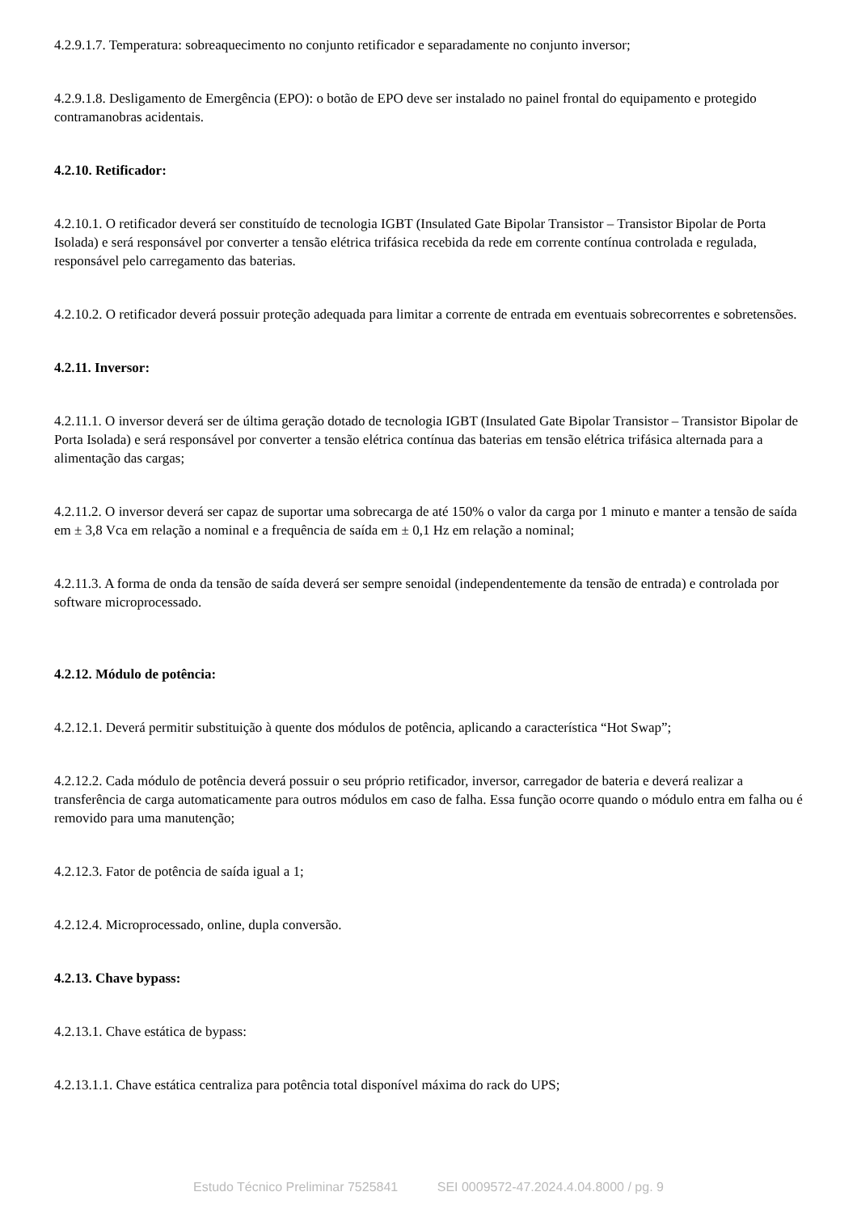4.2.9.1.7. Temperatura: sobreaquecimento no conjunto retificador e separadamente no conjunto inversor;
4.2.9.1.8. Desligamento de Emergência (EPO): o botão de EPO deve ser instalado no painel frontal do equipamento e protegido contramanobras acidentais.
4.2.10. Retificador:
4.2.10.1. O retificador deverá ser constituído de tecnologia IGBT (Insulated Gate Bipolar Transistor – Transistor Bipolar de Porta Isolada) e será responsável por converter a tensão elétrica trifásica recebida da rede em corrente contínua controlada e regulada, responsável pelo carregamento das baterias.
4.2.10.2. O retificador deverá possuir proteção adequada para limitar a corrente de entrada em eventuais sobrecorrentes e sobretensões.
4.2.11. Inversor:
4.2.11.1. O inversor deverá ser de última geração dotado de tecnologia IGBT (Insulated Gate Bipolar Transistor – Transistor Bipolar de Porta Isolada) e será responsável por converter a tensão elétrica contínua das baterias em tensão elétrica trifásica alternada para a alimentação das cargas;
4.2.11.2. O inversor deverá ser capaz de suportar uma sobrecarga de até 150% o valor da carga por 1 minuto e manter a tensão de saída em ± 3,8 Vca em relação a nominal e a frequência de saída em ± 0,1 Hz em relação a nominal;
4.2.11.3. A forma de onda da tensão de saída deverá ser sempre senoidal (independentemente da tensão de entrada) e controlada por software microprocessado.
4.2.12. Módulo de potência:
4.2.12.1. Deverá permitir substituição à quente dos módulos de potência, aplicando a característica “Hot Swap”;
4.2.12.2. Cada módulo de potência deverá possuir o seu próprio retificador, inversor, carregador de bateria e deverá realizar a transferência de carga automaticamente para outros módulos em caso de falha. Essa função ocorre quando o módulo entra em falha ou é removido para uma manutenção;
4.2.12.3. Fator de potência de saída igual a 1;
4.2.12.4. Microprocessado, online, dupla conversão.
4.2.13. Chave bypass:
4.2.13.1. Chave estática de bypass:
4.2.13.1.1. Chave estática centraliza para potência total disponível máxima do rack do UPS;
Estudo Técnico Preliminar 7525841 SEI 0009572-47.2024.4.04.8000 / pg. 9